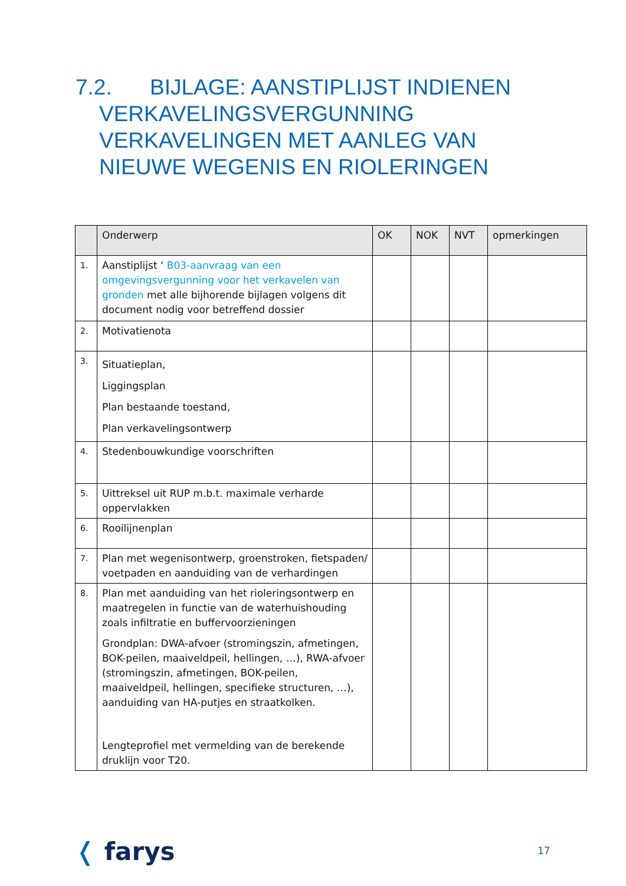7.2. BIJLAGE: AANSTIPLIJST INDIENEN
VERKAVELINGSVERGUNNING
VERKAVELINGEN MET AANLEG VAN
NIEUWE WEGENIS EN RIOLERINGEN
| | Onderwerp | OK | NOK | NVT | opmerkingen |
| --- | --- | --- | --- | --- | --- |
| 1. | Aanstiplijst ‘ B03-aanvraag van een omgevingsvergunning voor het verkavelen van gronden met alle bijhorende bijlagen volgens dit document nodig voor betreffend dossier | | | | |
| 2. | Motivatienota | | | | |
| 3. | Situatieplan, Liggingsplan Plan bestaande toestand, Plan verkavelingsontwerp | | | | |
| 4. | Stedenbouwkundige voorschriften | | | | |
| 5. | Uittreksel uit RUP m.b.t. maximale verharde oppervlakken | | | | |
| 6. | Rooilijnenplan | | | | |
| 7. | Plan met wegenisontwerp, groenstroken, fietspaden/ voetpaden en aanduiding van de verhardingen | | | | |
| 8. | Plan met aanduiding van het rioleringsontwerp en maatregelen in functie van de waterhuishouding zoals infiltratie en buffervoorzieningen Grondplan: DWA-afvoer (stromingszin, afmetingen, BOK-peilen, maaiveldpeil, hellingen, …), RWA-afvoer (stromingszin, afmetingen, BOK-peilen, maaiveldpeil, hellingen, specifieke structuren, …), aanduiding van HA-putjes en straatkolken. Lengteprofiel met vermelding van de berekende druklijn voor T20. | | | | |
❬ farys 17